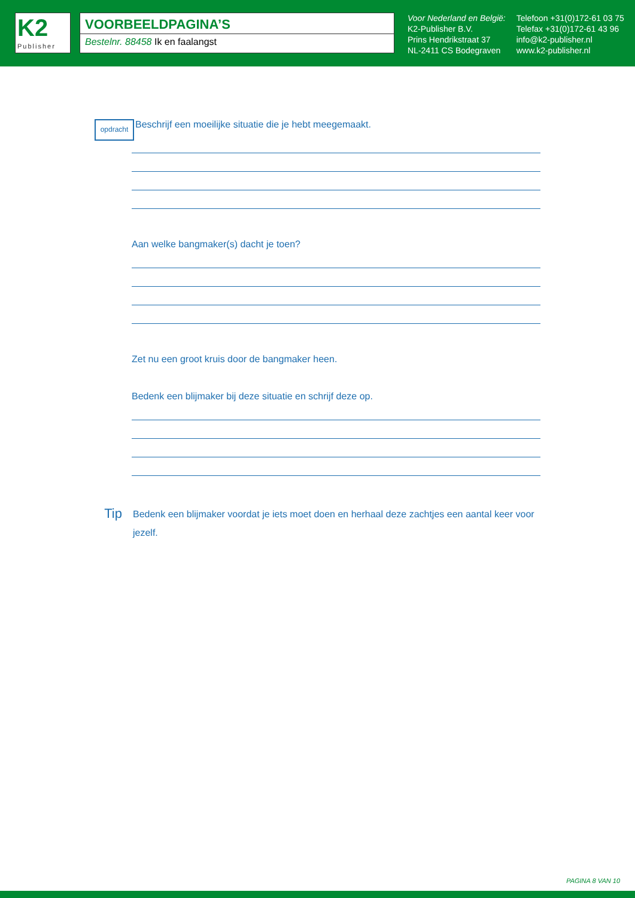K2
Publisher
VOORBEELDPAGINA’S
Bestelnr. 88458 Ik en faalangst
Voor Nederland en België:
K2-Publisher B.V.
Prins Hendrikstraat 37
NL-2411 CS Bodegraven
Telefoon +31(0)172-61 03 75
Telefax +31(0)172-61 43 96
info@k2-publisher.nl
www.k2-publisher.nl
opdracht
Beschrijf een moeilijke situatie die je hebt meegemaakt.
Aan welke bangmaker(s) dacht je toen?
Zet nu een groot kruis door de bangmaker heen.
Bedenk een blijmaker bij deze situatie en schrijf deze op.
Tip
Bedenk een blijmaker voordat je iets moet doen en herhaal deze zachtjes een aantal keer voor jezelf.
PAGINA 8 VAN 10